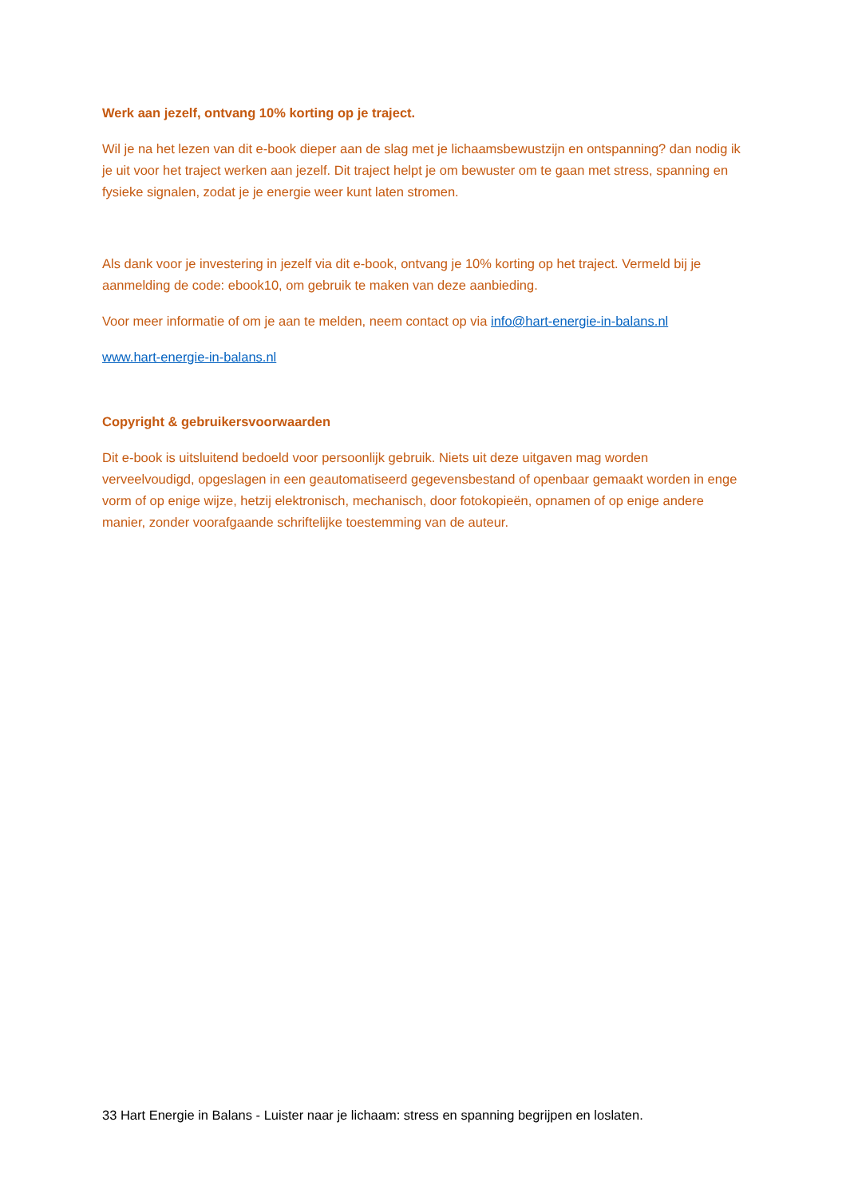Werk aan jezelf, ontvang 10% korting op je traject.
Wil je na het lezen van dit e-book dieper aan de slag met je lichaamsbewustzijn en ontspanning? dan nodig ik je uit voor het traject werken aan jezelf. Dit traject helpt je om bewuster om te gaan met stress, spanning en fysieke signalen, zodat je je energie weer kunt laten stromen.
Als dank voor je investering in jezelf via dit e-book, ontvang je 10% korting op het traject. Vermeld bij je aanmelding de code: ebook10, om gebruik te maken van deze aanbieding.
Voor meer informatie of om je aan te melden, neem contact op via info@hart-energie-in-balans.nl
www.hart-energie-in-balans.nl
Copyright & gebruikersvoorwaarden
Dit e-book is uitsluitend bedoeld voor persoonlijk gebruik. Niets uit deze uitgaven mag worden verveelvoudigd, opgeslagen in een geautomatiseerd gegevensbestand of openbaar gemaakt worden in enge vorm of op enige wijze, hetzij elektronisch, mechanisch, door fotokopieën, opnamen of op enige andere manier, zonder voorafgaande schriftelijke toestemming van de auteur.
33 Hart Energie in Balans - Luister naar je lichaam: stress en spanning begrijpen en loslaten.